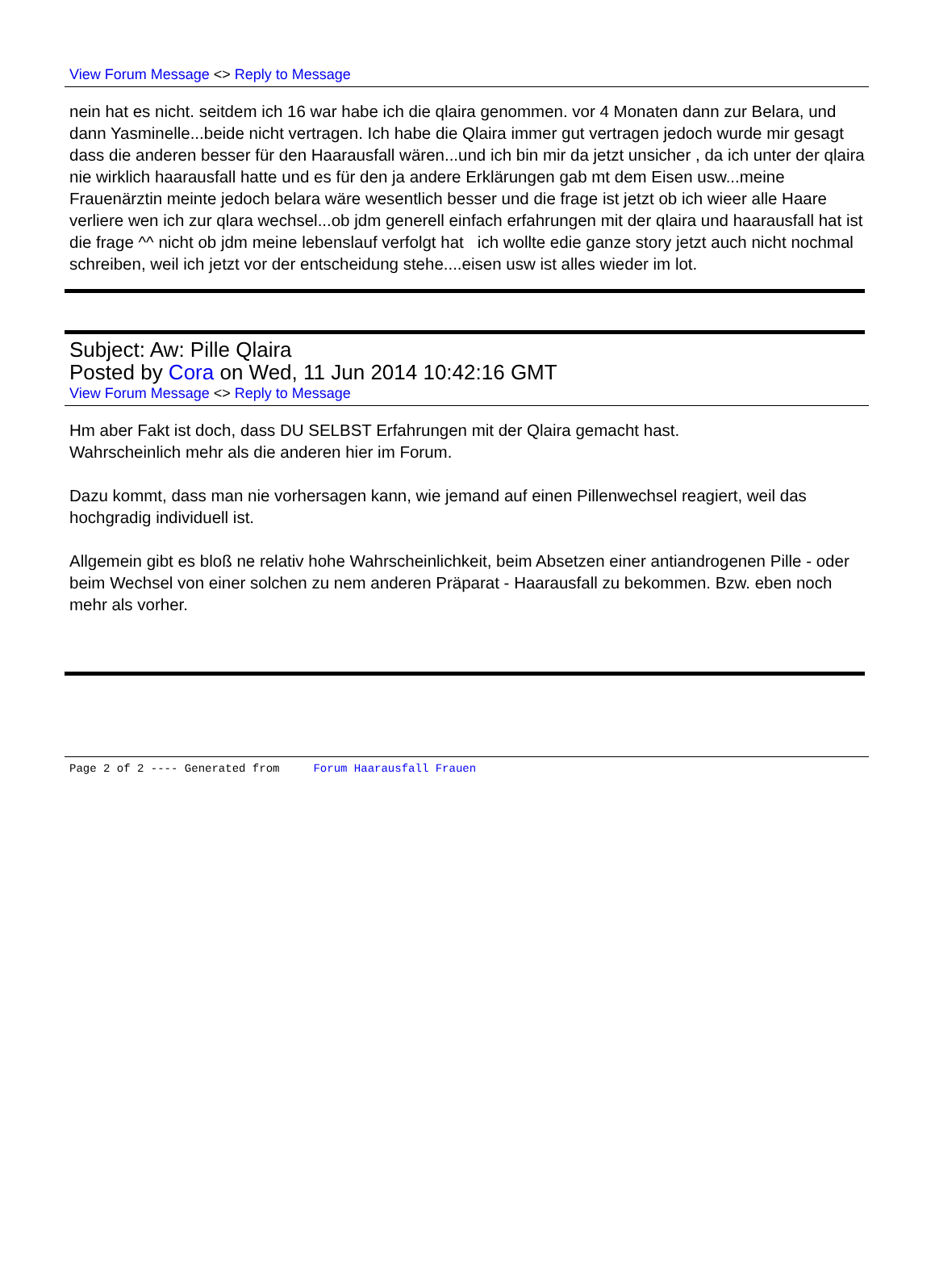View Forum Message <> Reply to Message
nein hat es nicht. seitdem ich 16 war habe ich die qlaira genommen. vor 4 Monaten dann zur Belara, und dann Yasminelle...beide nicht vertragen. Ich habe die Qlaira immer gut vertragen jedoch wurde mir gesagt dass die anderen besser für den Haarausfall wären...und ich bin mir da jetzt unsicher , da ich unter der qlaira nie wirklich haarausfall hatte und es für den ja andere Erklärungen gab mt dem Eisen usw...meine Frauenärztin meinte jedoch belara wäre wesentlich besser und die frage ist jetzt ob ich wieer alle Haare verliere wen ich zur qlara wechsel...ob jdm generell einfach erfahrungen mit der qlaira und haarausfall hat ist die frage ^^ nicht ob jdm meine lebenslauf verfolgt hat ich wollte edie ganze story jetzt auch nicht nochmal schreiben, weil ich jetzt vor der entscheidung stehe....eisen usw ist alles wieder im lot.
Subject: Aw: Pille Qlaira
Posted by Cora on Wed, 11 Jun 2014 10:42:16 GMT
View Forum Message <> Reply to Message
Hm aber Fakt ist doch, dass DU SELBST Erfahrungen mit der Qlaira gemacht hast.
Wahrscheinlich mehr als die anderen hier im Forum.
Dazu kommt, dass man nie vorhersagen kann, wie jemand auf einen Pillenwechsel reagiert, weil das hochgradig individuell ist.
Allgemein gibt es bloß ne relativ hohe Wahrscheinlichkeit, beim Absetzen einer antiandrogenen Pille - oder beim Wechsel von einer solchen zu nem anderen Präparat - Haarausfall zu bekommen. Bzw. eben noch mehr als vorher.
Page 2 of 2 ---- Generated from Forum Haarausfall Frauen